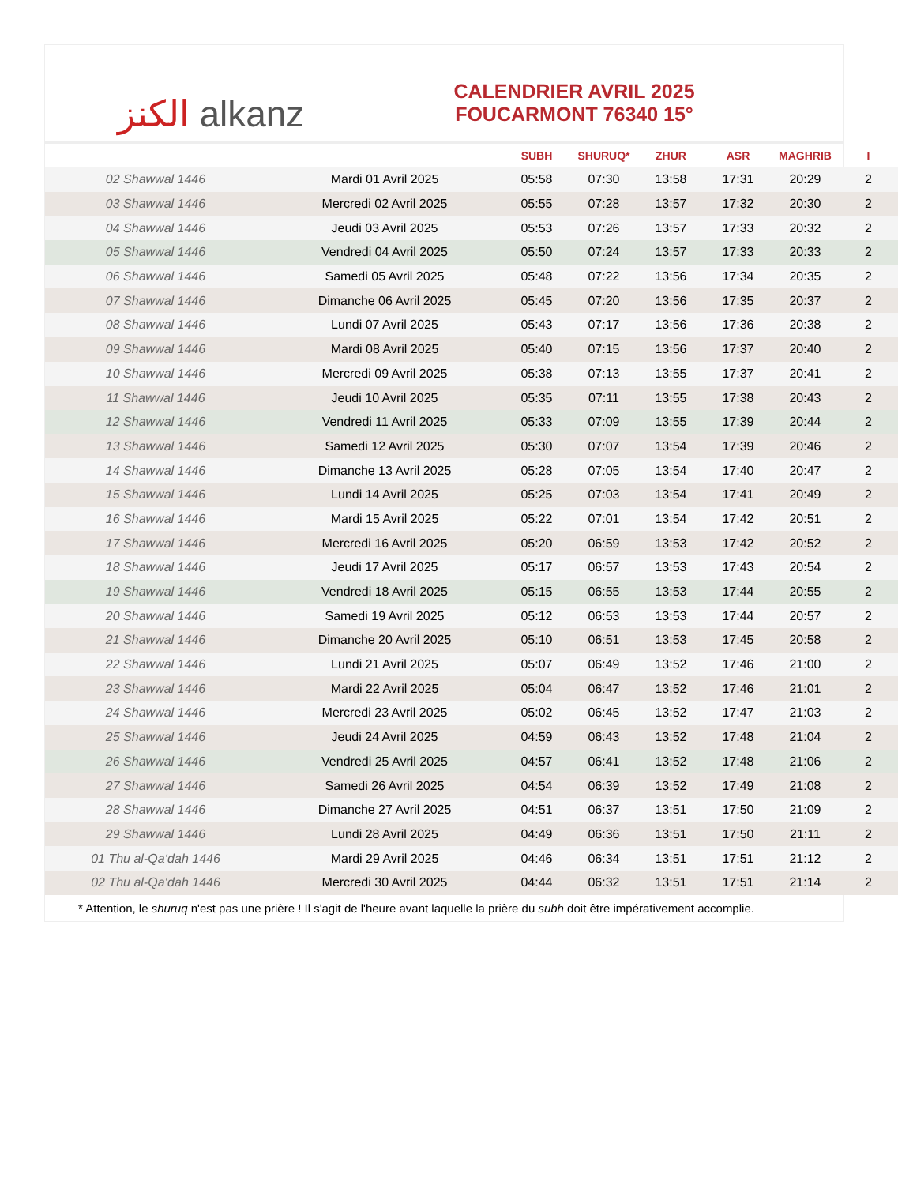الكنز alkanz
CALENDRIER AVRIL 2025
FOUCARMONT 76340 15°
| | | SUBH | SHURUQ* | ZHUR | ASR | MAGHRIB | I |
| --- | --- | --- | --- | --- | --- | --- | --- |
| 02 Shawwal 1446 | Mardi 01 Avril 2025 | 05:58 | 07:30 | 13:58 | 17:31 | 20:29 | 2 |
| 03 Shawwal 1446 | Mercredi 02 Avril 2025 | 05:55 | 07:28 | 13:57 | 17:32 | 20:30 | 2 |
| 04 Shawwal 1446 | Jeudi 03 Avril 2025 | 05:53 | 07:26 | 13:57 | 17:33 | 20:32 | 2 |
| 05 Shawwal 1446 | Vendredi 04 Avril 2025 | 05:50 | 07:24 | 13:57 | 17:33 | 20:33 | 2 |
| 06 Shawwal 1446 | Samedi 05 Avril 2025 | 05:48 | 07:22 | 13:56 | 17:34 | 20:35 | 2 |
| 07 Shawwal 1446 | Dimanche 06 Avril 2025 | 05:45 | 07:20 | 13:56 | 17:35 | 20:37 | 2 |
| 08 Shawwal 1446 | Lundi 07 Avril 2025 | 05:43 | 07:17 | 13:56 | 17:36 | 20:38 | 2 |
| 09 Shawwal 1446 | Mardi 08 Avril 2025 | 05:40 | 07:15 | 13:56 | 17:37 | 20:40 | 2 |
| 10 Shawwal 1446 | Mercredi 09 Avril 2025 | 05:38 | 07:13 | 13:55 | 17:37 | 20:41 | 2 |
| 11 Shawwal 1446 | Jeudi 10 Avril 2025 | 05:35 | 07:11 | 13:55 | 17:38 | 20:43 | 2 |
| 12 Shawwal 1446 | Vendredi 11 Avril 2025 | 05:33 | 07:09 | 13:55 | 17:39 | 20:44 | 2 |
| 13 Shawwal 1446 | Samedi 12 Avril 2025 | 05:30 | 07:07 | 13:54 | 17:39 | 20:46 | 2 |
| 14 Shawwal 1446 | Dimanche 13 Avril 2025 | 05:28 | 07:05 | 13:54 | 17:40 | 20:47 | 2 |
| 15 Shawwal 1446 | Lundi 14 Avril 2025 | 05:25 | 07:03 | 13:54 | 17:41 | 20:49 | 2 |
| 16 Shawwal 1446 | Mardi 15 Avril 2025 | 05:22 | 07:01 | 13:54 | 17:42 | 20:51 | 2 |
| 17 Shawwal 1446 | Mercredi 16 Avril 2025 | 05:20 | 06:59 | 13:53 | 17:42 | 20:52 | 2 |
| 18 Shawwal 1446 | Jeudi 17 Avril 2025 | 05:17 | 06:57 | 13:53 | 17:43 | 20:54 | 2 |
| 19 Shawwal 1446 | Vendredi 18 Avril 2025 | 05:15 | 06:55 | 13:53 | 17:44 | 20:55 | 2 |
| 20 Shawwal 1446 | Samedi 19 Avril 2025 | 05:12 | 06:53 | 13:53 | 17:44 | 20:57 | 2 |
| 21 Shawwal 1446 | Dimanche 20 Avril 2025 | 05:10 | 06:51 | 13:53 | 17:45 | 20:58 | 2 |
| 22 Shawwal 1446 | Lundi 21 Avril 2025 | 05:07 | 06:49 | 13:52 | 17:46 | 21:00 | 2 |
| 23 Shawwal 1446 | Mardi 22 Avril 2025 | 05:04 | 06:47 | 13:52 | 17:46 | 21:01 | 2 |
| 24 Shawwal 1446 | Mercredi 23 Avril 2025 | 05:02 | 06:45 | 13:52 | 17:47 | 21:03 | 2 |
| 25 Shawwal 1446 | Jeudi 24 Avril 2025 | 04:59 | 06:43 | 13:52 | 17:48 | 21:04 | 2 |
| 26 Shawwal 1446 | Vendredi 25 Avril 2025 | 04:57 | 06:41 | 13:52 | 17:48 | 21:06 | 2 |
| 27 Shawwal 1446 | Samedi 26 Avril 2025 | 04:54 | 06:39 | 13:52 | 17:49 | 21:08 | 2 |
| 28 Shawwal 1446 | Dimanche 27 Avril 2025 | 04:51 | 06:37 | 13:51 | 17:50 | 21:09 | 2 |
| 29 Shawwal 1446 | Lundi 28 Avril 2025 | 04:49 | 06:36 | 13:51 | 17:50 | 21:11 | 2 |
| 01 Thu al-Qa‘dah 1446 | Mardi 29 Avril 2025 | 04:46 | 06:34 | 13:51 | 17:51 | 21:12 | 2 |
| 02 Thu al-Qa‘dah 1446 | Mercredi 30 Avril 2025 | 04:44 | 06:32 | 13:51 | 17:51 | 21:14 | 2 |
* Attention, le shuruq n'est pas une prière ! Il s'agit de l'heure avant laquelle la prière du subh doit être impérativement accomplie.